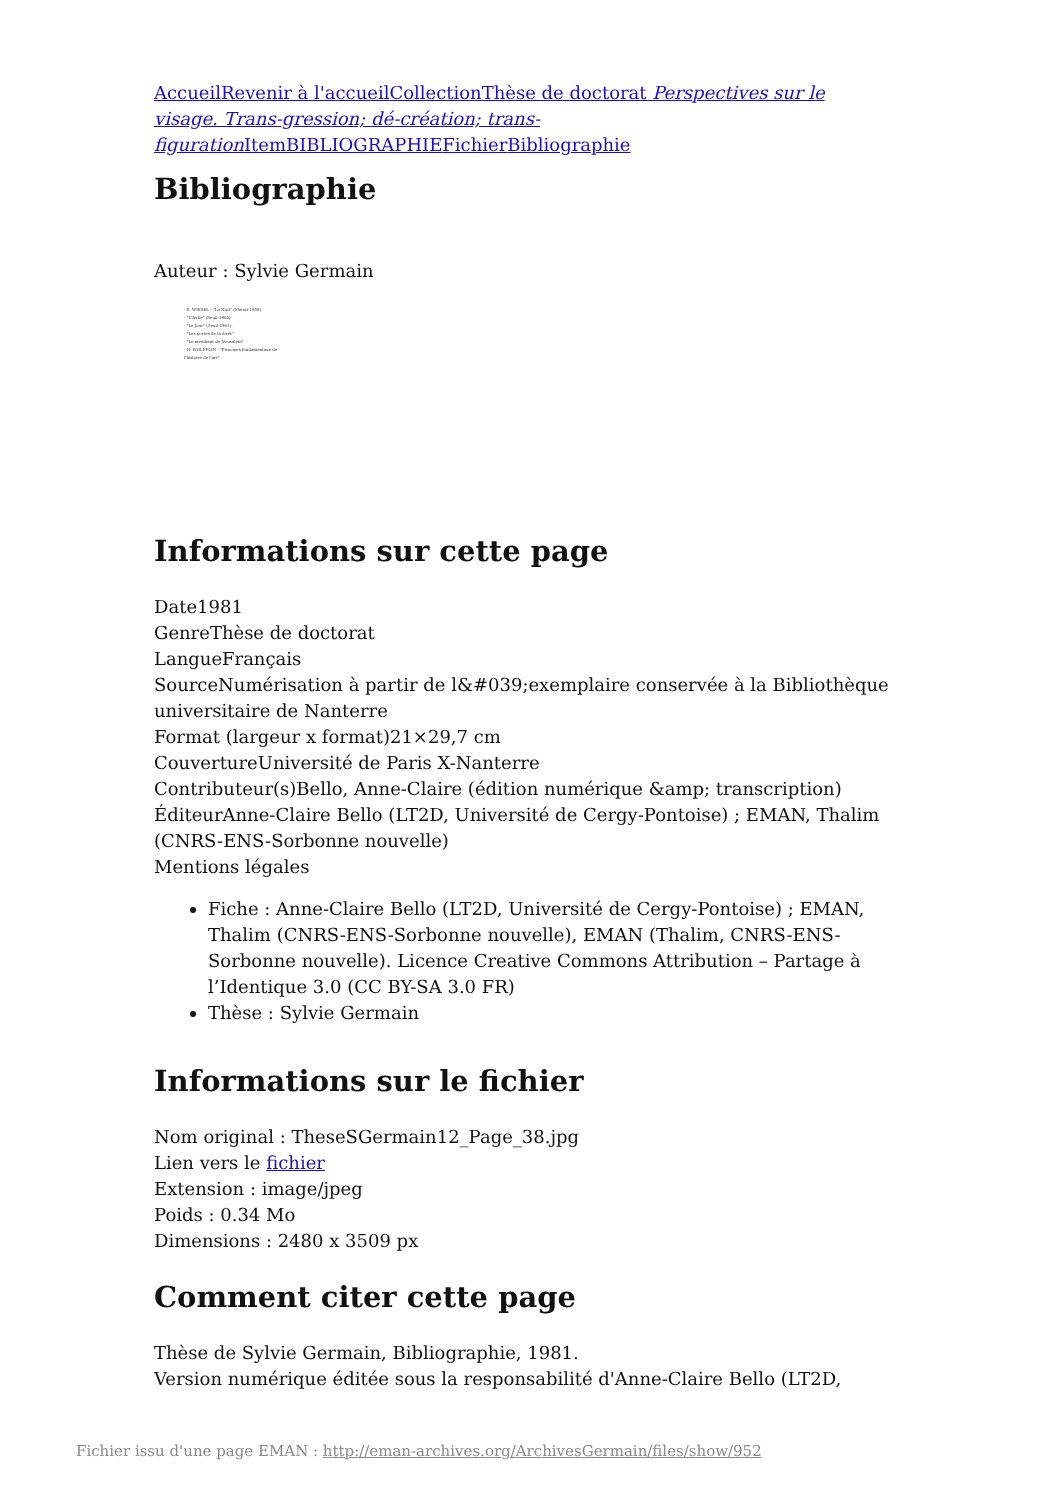Accueil Revenir à l'accueil Collection Thèse de doctorat Perspectives sur le visage. Trans-gression; dé-création; trans-figuration Item BIBLIOGRAPHIE Fichier Bibliographie
Bibliographie
Auteur : Sylvie Germain
- E. WIESEL - "La Nuit" (Minuit-1958)-
- "L'Aube" (Seuil-1960)-
- "Le Jour" (Seuil-1961)-
- "Les portes de la forêt"
- "Le mendiant de Jérusalem"
- H. WOLFFLIN - "Principes fondamentaux de l'histoire de l'art"
Informations sur cette page
Date1981
GenreThèse de doctorat
LangueFrançais
SourceNumérisation à partir de l&#039;exemplaire conservée à la Bibliothèque universitaire de Nanterre
Format (largeur x format)21×29,7 cm
CouvertureUniversité de Paris X-Nanterre
Contributeur(s)Bello, Anne-Claire (édition numérique &amp; transcription)
ÉditeurAnne-Claire Bello (LT2D, Université de Cergy-Pontoise) ; EMAN, Thalim (CNRS-ENS-Sorbonne nouvelle)
Mentions légales
Fiche : Anne-Claire Bello (LT2D, Université de Cergy-Pontoise) ; EMAN, Thalim (CNRS-ENS-Sorbonne nouvelle), EMAN (Thalim, CNRS-ENS-Sorbonne nouvelle). Licence Creative Commons Attribution – Partage à l’Identique 3.0 (CC BY-SA 3.0 FR)
Thèse : Sylvie Germain
Informations sur le fichier
Nom original : TheseSGermain12_Page_38.jpg
Lien vers le fichier
Extension : image/jpeg
Poids : 0.34 Mo
Dimensions : 2480 x 3509 px
Comment citer cette page
Thèse de Sylvie Germain, Bibliographie, 1981.
Version numérique éditée sous la responsabilité d'Anne-Claire Bello (LT2D,
Fichier issu d'une page EMAN : http://eman-archives.org/ArchivesGermain/files/show/952